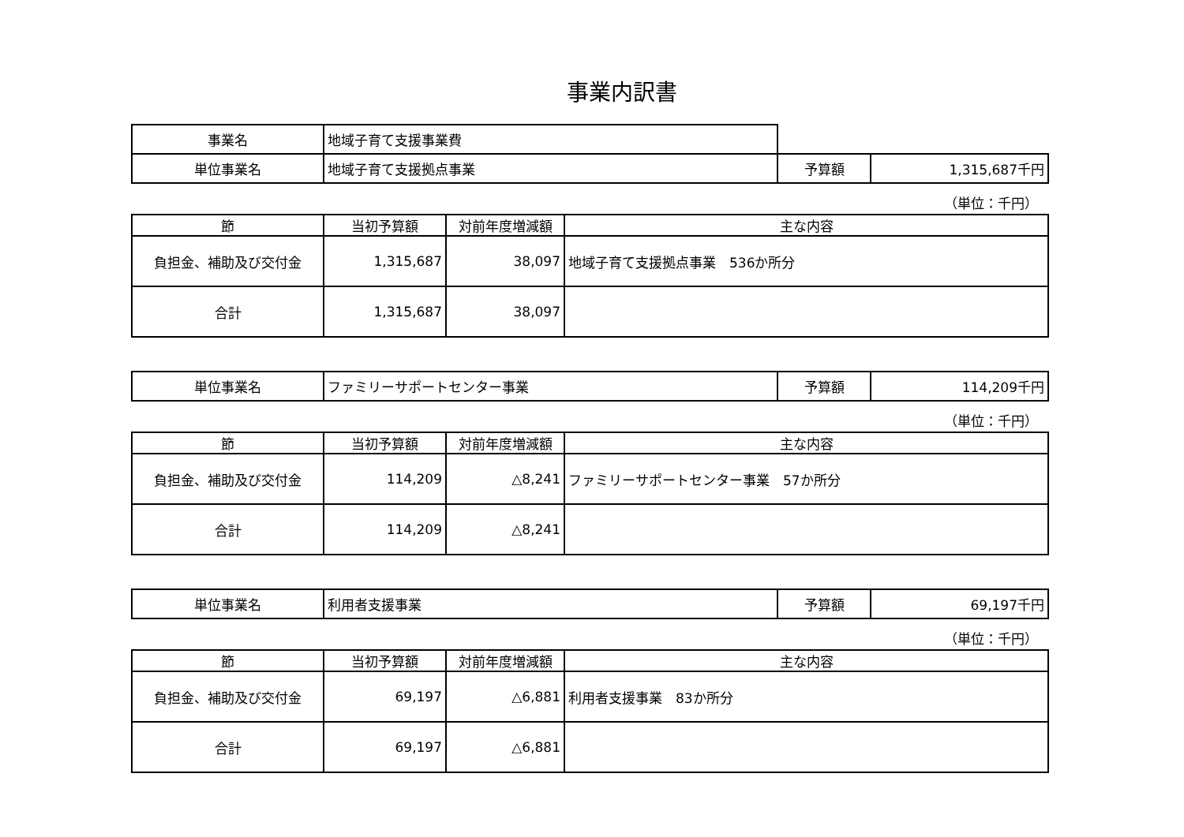事業内訳書
| 事業名 | 地域子育て支援事業費 | | |
| 単位事業名 | 地域子育て支援拠点事業 | 予算額 | 1,315,687千円 |
（単位：千円）
| 節 | 当初予算額 | 対前年度増減額 | 主な内容 |
| --- | --- | --- | --- |
| 負担金、補助及び交付金 | 1,315,687 | 38,097 | 地域子育て支援拠点事業 536か所分 |
| 合計 | 1,315,687 | 38,097 | |
| 単位事業名 | ファミリーサポートセンター事業 | 予算額 | 114,209千円 |
（単位：千円）
| 節 | 当初予算額 | 対前年度増減額 | 主な内容 |
| --- | --- | --- | --- |
| 負担金、補助及び交付金 | 114,209 | △8,241 | ファミリーサポートセンター事業 57か所分 |
| 合計 | 114,209 | △8,241 | |
| 単位事業名 | 利用者支援事業 | 予算額 | 69,197千円 |
（単位：千円）
| 節 | 当初予算額 | 対前年度増減額 | 主な内容 |
| --- | --- | --- | --- |
| 負担金、補助及び交付金 | 69,197 | △6,881 | 利用者支援事業 83か所分 |
| 合計 | 69,197 | △6,881 | |